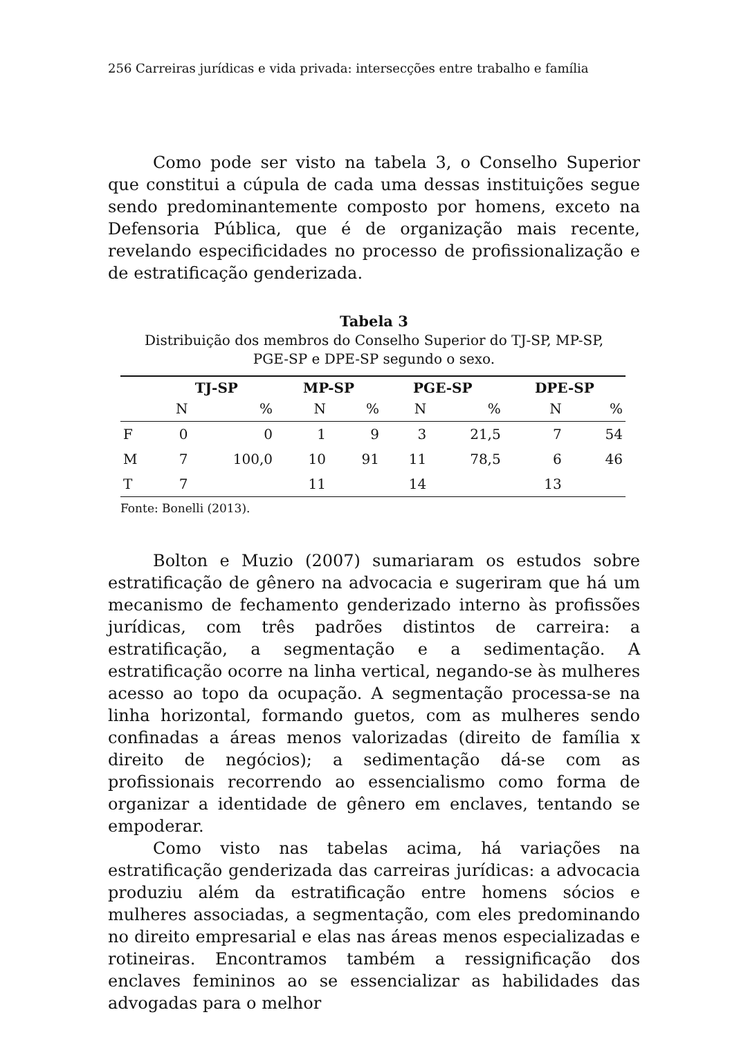256 Carreiras jurídicas e vida privada: intersecções entre trabalho e família
Como pode ser visto na tabela 3, o Conselho Superior que constitui a cúpula de cada uma dessas instituições segue sendo predominantemente composto por homens, exceto na Defensoria Pública, que é de organização mais recente, revelando especificidades no processo de profissionalização e de estratificação genderizada.
Tabela 3
Distribuição dos membros do Conselho Superior do TJ-SP, MP-SP,
PGE-SP e DPE-SP segundo o sexo.
| | TJ-SP | | MP-SP | | PGE-SP | | DPE-SP | |
| --- | --- | --- | --- | --- | --- | --- | --- | --- |
| | N | % | N | % | N | % | N | % |
| F | 0 | 0 | 1 | 9 | 3 | 21,5 | 7 | 54 |
| M | 7 | 100,0 | 10 | 91 | 11 | 78,5 | 6 | 46 |
| T | 7 | | 11 | | 14 | | 13 | |
Fonte: Bonelli (2013).
Bolton e Muzio (2007) sumariaram os estudos sobre estratificação de gênero na advocacia e sugeriram que há um mecanismo de fechamento genderizado interno às profissões jurídicas, com três padrões distintos de carreira: a estratificação, a segmentação e a sedimentação. A estratificação ocorre na linha vertical, negando-se às mulheres acesso ao topo da ocupação. A segmentação processa-se na linha horizontal, formando guetos, com as mulheres sendo confinadas a áreas menos valorizadas (direito de família x direito de negócios); a sedimentação dá-se com as profissionais recorrendo ao essencialismo como forma de organizar a identidade de gênero em enclaves, tentando se empoderar.
Como visto nas tabelas acima, há variações na estratificação genderizada das carreiras jurídicas: a advocacia produziu além da estratificação entre homens sócios e mulheres associadas, a segmentação, com eles predominando no direito empresarial e elas nas áreas menos especializadas e rotineiras. Encontramos também a ressignificação dos enclaves femininos ao se essencializar as habilidades das advogadas para o melhor